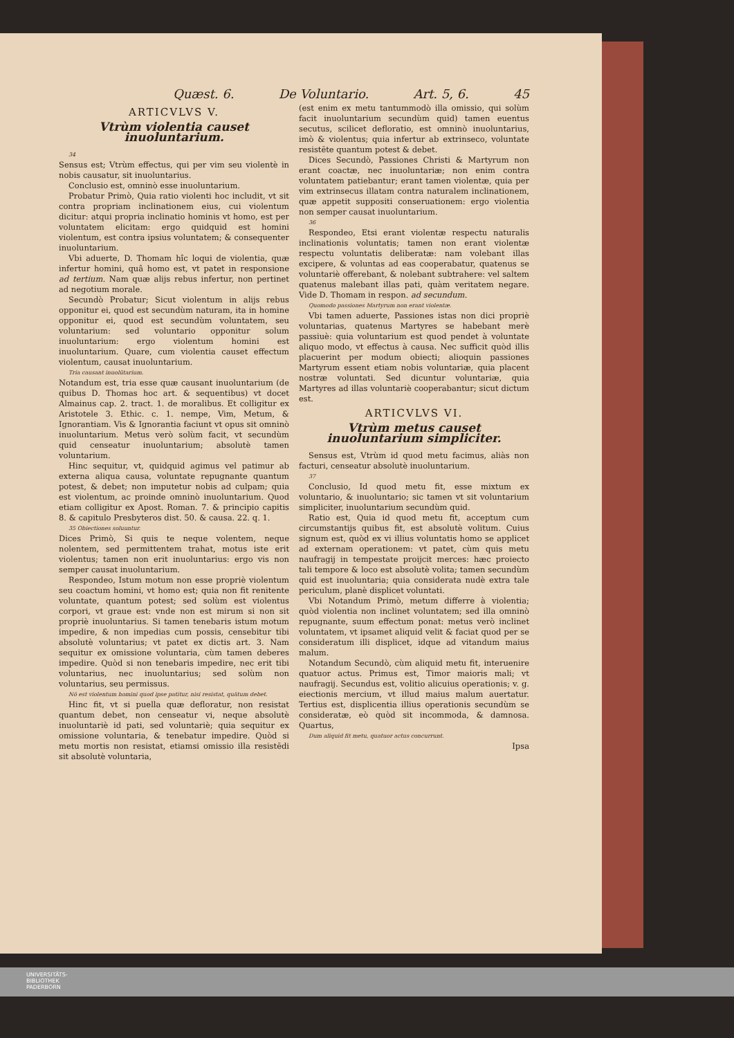Quæst. 6. De Voluntario. Art. 5, 6. 45
ARTICVLVS V.
Vtrùm violentia causet inuoluntarium.
34
Sensus est; Vtrùm effectus, qui per vim seu violentè in nobis causatur, sit inuoluntarius.
Conclusio est, omninò esse inuoluntarium.
Probatur Primò, Quia ratio violenti hoc includit, vt sit contra propriam inclinationem eius, cui violentum dicitur: atqui propria inclinatio hominis vt homo, est per voluntatem elicitam: ergo quidquid est homini violentum, est contra ipsius voluntatem; & consequenter inuoluntarium.
Vbi aduerte, D. Thomam hîc loqui de violentia, quæ infertur homini, quâ homo est, vt patet in responsione ad tertium. Nam quæ alijs rebus infertur, non pertinet ad negotium morale.
Secundò Probatur; Sicut violentum in alijs rebus opponitur ei, quod est secundùm naturam, ita in homine opponitur ei, quod est secundùm voluntatem, seu voluntarium: sed voluntario opponitur solum inuoluntarium: ergo violentum homini est inuoluntarium. Quare, cum violentia causet effectum violentum, causat inuoluntarium.
Tria causant inuolūtarium.
Notandum est, tria esse quæ causant inuoluntarium (de quibus D. Thomas hoc art. & sequentibus) vt docet Almainus cap. 2. tract. 1. de moralibus. Et colligitur ex Aristotele 3. Ethic. c. 1. nempe, Vim, Metum, & Ignorantiam. Vis & Ignorantia faciunt vt opus sit omninò inuoluntarium. Metus verò solùm facit, vt secundùm quid censeatur inuoluntarium; absolutè tamen voluntarium.
Hinc sequitur, vt, quidquid agimus vel patimur ab externa aliqua causa, voluntate repugnante quantum potest, & debet; non imputetur nobis ad culpam; quia est violentum, ac proinde omninò inuoluntarium. Quod etiam colligitur ex Apost. Roman. 7. & principio capitis 8. & capitulo Presbyteros dist. 50. & causa. 22. q. 1.
35 Obiectiones soluuntur.
Dices Primò, Si quis te neque volentem, neque nolentem, sed permittentem trahat, motus iste erit violentus; tamen non erit inuoluntarius: ergo vis non semper causat inuoluntarium.
Respondeo, Istum motum non esse propriè violentum seu coactum homini, vt homo est; quia non fit renitente voluntate, quantum potest; sed solùm est violentus corpori, vt graue est: vnde non est mirum si non sit propriè inuoluntarius. Si tamen tenebaris istum motum impedire, & non impedias cum possis, censebitur tibi absolutè voluntarius; vt patet ex dictis art. 3. Nam sequitur ex omissione voluntaria, cùm tamen deberes impedire. Quòd si non tenebaris impedire, nec erit tibi voluntarius, nec inuoluntarius; sed solùm non voluntarius, seu permissus.
Nō est violentum homini quod ipse patitur, nisi resistat, quātum debet.
Hinc fit, vt si puella quæ defloratur, non resistat quantum debet, non censeatur vi, neque absolutè inuoluntariè id pati, sed voluntariè; quia sequitur ex omissione voluntaria, & tenebatur impedire. Quòd si metu mortis non resistat, etiamsi omissio illa resistēdi sit absolutè voluntaria,
(est enim ex metu tantummodò illa omissio, qui solùm facit inuoluntarium secundùm quid) tamen euentus secutus, scilicet defloratio, est omninò inuoluntarius, imò & violentus; quia infertur ab extrinseco, voluntate resistēte quantum potest & debet.
Dices Secundò, Passiones Christi & Martyrum non erant coactæ, nec inuoluntariæ; non enim contra voluntatem patiebantur; erant tamen violentæ, quia per vim extrinsecus illatam contra naturalem inclinationem, quæ appetit suppositi conseruationem: ergo violentia non semper causat inuoluntarium.
36
Respondeo, Etsi erant violentæ respectu naturalis inclinationis voluntatis; tamen non erant violentæ respectu voluntatis deliberatæ: nam volebant illas excipere, & voluntas ad eas cooperabatur, quatenus se voluntariè offerebant, & nolebant subtrahere: vel saltem quatenus malebant illas pati, quàm veritatem negare. Vide D. Thomam in respon. ad secundum.
Quomodo passiones Martyrum non erant violentæ.
Vbi tamen aduerte, Passiones istas non dici propriè voluntarias, quatenus Martyres se habebant merè passiuè: quia voluntarium est quod pendet à voluntate aliquo modo, vt effectus à causa. Nec sufficit quòd illis placuerint per modum obiecti; alioquin passiones Martyrum essent etiam nobis voluntariæ, quia placent nostræ voluntati. Sed dicuntur voluntariæ, quia Martyres ad illas voluntariè cooperabantur; sicut dictum est.
ARTICVLVS VI.
Vtrùm metus causet inuoluntarium simpliciter.
Sensus est, Vtrùm id quod metu facimus, aliàs non facturi, censeatur absolutè inuoluntarium.
37
Conclusio, Id quod metu fit, esse mixtum ex voluntario, & inuoluntario; sic tamen vt sit voluntarium simpliciter, inuoluntarium secundùm quid.
Ratio est, Quia id quod metu fit, acceptum cum circumstantijs quibus fit, est absolutè volitum. Cuius signum est, quòd ex vi illius voluntatis homo se applicet ad externam operationem: vt patet, cùm quis metu naufragij in tempestate proijcit merces: hæc proiecto tali tempore & loco est absolutè volita; tamen secundùm quid est inuoluntaria; quia considerata nudè extra tale periculum, planè displicet voluntati.
Vbi Notandum Primò, metum differre à violentia; quòd violentia non inclinet voluntatem; sed illa omninò repugnante, suum effectum ponat: metus verò inclinet voluntatem, vt ipsamet aliquid velit & faciat quod per se consideratum illi displicet, idque ad vitandum maius malum.
Notandum Secundò, cùm aliquid metu fit, interuenire quatuor actus. Primus est, Timor maioris mali; vt naufragij. Secundus est, volitio alicuius operationis; v. g. eiectionis mercium, vt illud maius malum auertatur. Tertius est, displicentia illius operationis secundùm se consideratæ, eò quòd sit incommoda, & damnosa. Quartus,
Dum aliquid fit metu, quatuor actus concurrunt.
Ipsa
UNIVERSITÄTS-
BIBLIOTHEK
PADERBORN